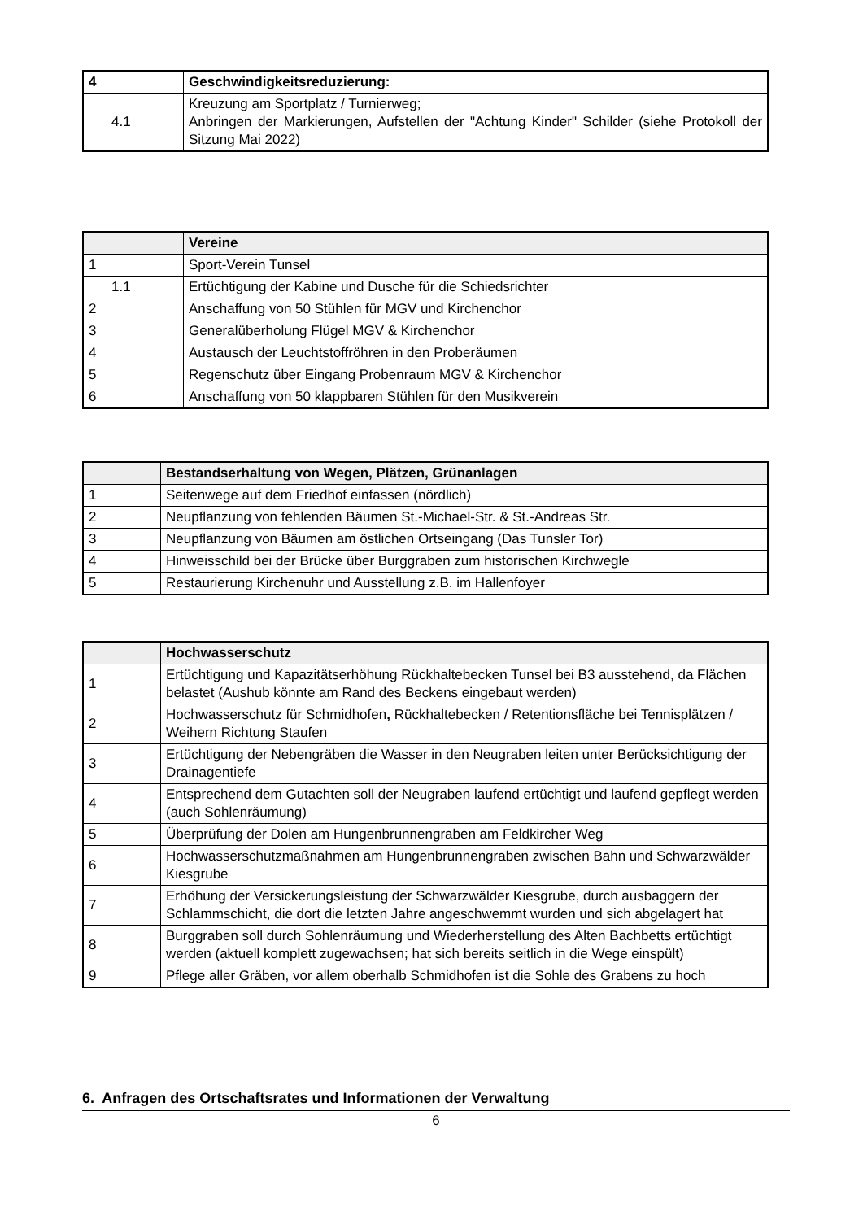| 4 | Geschwindigkeitsreduzierung: |
| 4.1 | Kreuzung am Sportplatz / Turnierweg; Anbringen der Markierungen, Aufstellen der "Achtung Kinder" Schilder (siehe Protokoll der Sitzung Mai 2022) |
| | Vereine |
| --- | --- |
| 1 | Sport-Verein Tunsel |
| 1.1 | Ertüchtigung der Kabine und Dusche für die Schiedsrichter |
| 2 | Anschaffung von 50 Stühlen für MGV und Kirchenchor |
| 3 | Generalüberholung Flügel MGV & Kirchenchor |
| 4 | Austausch der Leuchtstoffröhren in den Proberäumen |
| 5 | Regenschutz über Eingang Probenraum MGV & Kirchenchor |
| 6 | Anschaffung von 50 klappbaren Stühlen für den Musikverein |
| | Bestandserhaltung von Wegen, Plätzen, Grünanlagen |
| --- | --- |
| 1 | Seitenwege auf dem Friedhof einfassen (nördlich) |
| 2 | Neupflanzung von fehlenden Bäumen St.-Michael-Str. & St.-Andreas Str. |
| 3 | Neupflanzung von Bäumen am östlichen Ortseingang (Das Tunsler Tor) |
| 4 | Hinweisschild bei der Brücke über Burggraben zum historischen Kirchwegle |
| 5 | Restaurierung Kirchenuhr und Ausstellung z.B. im Hallenfoyer |
| | Hochwasserschutz |
| --- | --- |
| 1 | Ertüchtigung und Kapazitätserhöhung Rückhaltebecken Tunsel bei B3 ausstehend, da Flächen belastet (Aushub könnte am Rand des Beckens eingebaut werden) |
| 2 | Hochwasserschutz für Schmidhofen , Rückhaltebecken / Retentionsfläche bei Tennisplätzen / Weihern Richtung Staufen |
| 3 | Ertüchtigung der Nebengräben die Wasser in den Neugraben leiten unter Berücksichtigung der Drainagentiefe |
| 4 | Entsprechend dem Gutachten soll der Neugraben laufend ertüchtigt und laufend gepflegt werden (auch Sohlenräumung) |
| 5 | Überprüfung der Dolen am Hungenbrunnengraben am Feldkircher Weg |
| 6 | Hochwasserschutzmaßnahmen am Hungenbrunnengraben zwischen Bahn und Schwarzwälder Kiesgrube |
| 7 | Erhöhung der Versickerungsleistung der Schwarzwälder Kiesgrube, durch ausbaggern der Schlammschicht, die dort die letzten Jahre angeschwemmt wurden und sich abgelagert hat |
| 8 | Burggraben soll durch Sohlenräumung und Wiederherstellung des Alten Bachbetts ertüchtigt werden (aktuell komplett zugewachsen; hat sich bereits seitlich in die Wege einspült) |
| 9 | Pflege aller Gräben, vor allem oberhalb Schmidhofen ist die Sohle des Grabens zu hoch |
6. Anfragen des Ortschaftsrates und Informationen der Verwaltung
6